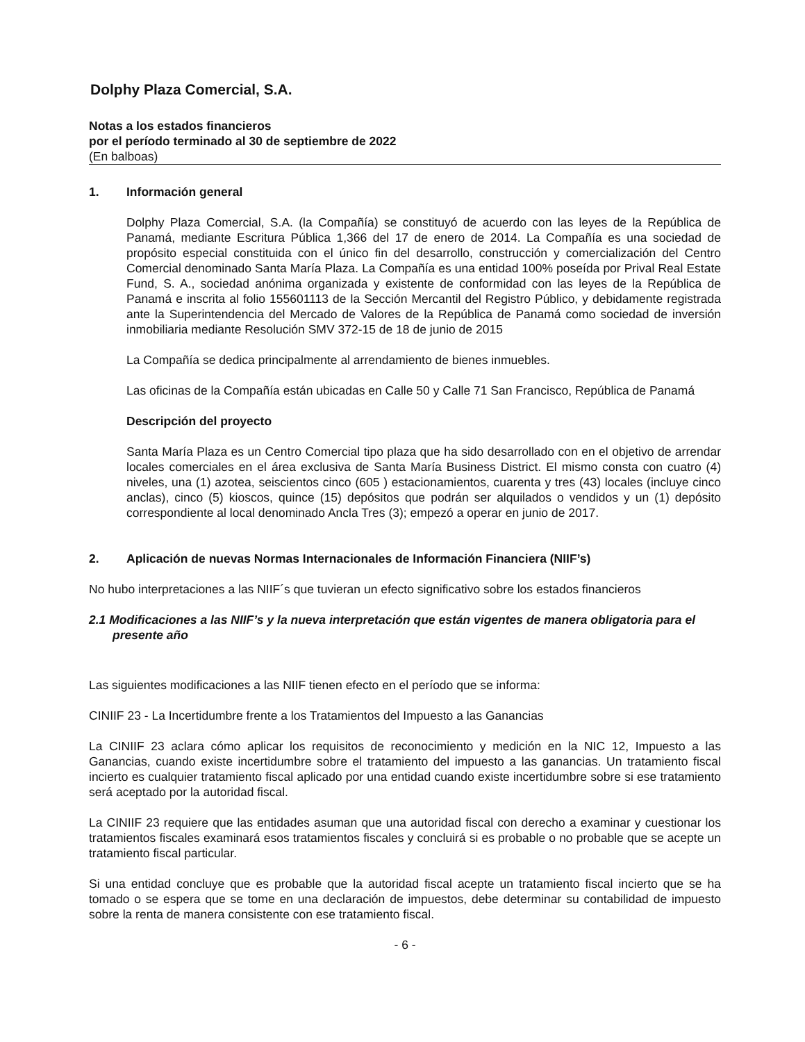Dolphy Plaza Comercial, S.A.
Notas a los estados financieros
por el período terminado al 30 de septiembre de 2022
(En balboas)
1. Información general
Dolphy Plaza Comercial, S.A. (la Compañía) se constituyó de acuerdo con las leyes de la República de Panamá, mediante Escritura Pública 1,366 del 17 de enero de 2014. La Compañía es una sociedad de propósito especial constituida con el único fin del desarrollo, construcción y comercialización del Centro Comercial denominado Santa María Plaza. La Compañía es una entidad 100% poseída por Prival Real Estate Fund, S. A., sociedad anónima organizada y existente de conformidad con las leyes de la República de Panamá e inscrita al folio 155601113 de la Sección Mercantil del Registro Público, y debidamente registrada ante la Superintendencia del Mercado de Valores de la República de Panamá como sociedad de inversión inmobiliaria mediante Resolución SMV 372-15 de 18 de junio de 2015
La Compañía se dedica principalmente al arrendamiento de bienes inmuebles.
Las oficinas de la Compañía están ubicadas en Calle 50 y Calle 71 San Francisco, República de Panamá
Descripción del proyecto
Santa María Plaza es un Centro Comercial tipo plaza que ha sido desarrollado con en el objetivo de arrendar locales comerciales en el área exclusiva de Santa María Business District. El mismo consta con cuatro (4) niveles, una (1) azotea, seiscientos cinco (605 ) estacionamientos, cuarenta y tres (43) locales (incluye cinco anclas), cinco (5) kioscos, quince (15) depósitos que podrán ser alquilados o vendidos y un (1) depósito correspondiente al local denominado Ancla Tres (3); empezó a operar en junio de 2017.
2. Aplicación de nuevas Normas Internacionales de Información Financiera (NIIF’s)
No hubo interpretaciones a las NIIF´s que tuvieran un efecto significativo sobre los estados financieros
2.1 Modificaciones a las NIIF’s y la nueva interpretación que están vigentes de manera obligatoria para el presente año
Las siguientes modificaciones a las NIIF tienen efecto en el período que se informa:
CINIIF 23 - La Incertidumbre frente a los Tratamientos del Impuesto a las Ganancias
La CINIIF 23 aclara cómo aplicar los requisitos de reconocimiento y medición en la NIC 12, Impuesto a las Ganancias, cuando existe incertidumbre sobre el tratamiento del impuesto a las ganancias. Un tratamiento fiscal incierto es cualquier tratamiento fiscal aplicado por una entidad cuando existe incertidumbre sobre si ese tratamiento será aceptado por la autoridad fiscal.
La CINIIF 23 requiere que las entidades asuman que una autoridad fiscal con derecho a examinar y cuestionar los tratamientos fiscales examinará esos tratamientos fiscales y concluirá si es probable o no probable que se acepte un tratamiento fiscal particular.
Si una entidad concluye que es probable que la autoridad fiscal acepte un tratamiento fiscal incierto que se ha tomado o se espera que se tome en una declaración de impuestos, debe determinar su contabilidad de impuesto sobre la renta de manera consistente con ese tratamiento fiscal.
- 6 -